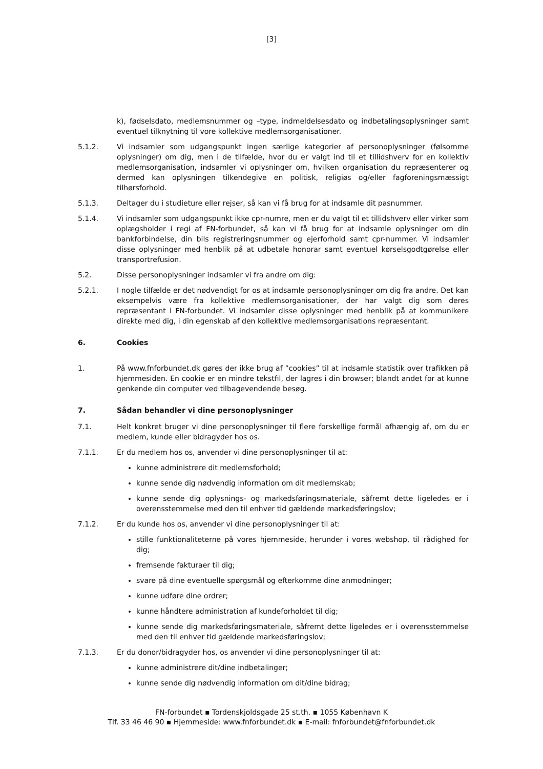[3]
k), fødselsdato, medlemsnummer og –type, indmeldelsesdato og indbetalingsoplysninger samt eventuel tilknytning til vore kollektive medlemsorganisationer.
5.1.2. Vi indsamler som udgangspunkt ingen særlige kategorier af personoplysninger (følsomme oplysninger) om dig, men i de tilfælde, hvor du er valgt ind til et tillidshverv for en kollektiv medlemsorganisation, indsamler vi oplysninger om, hvilken organisation du repræsenterer og dermed kan oplysningen tilkendegive en politisk, religiøs og/eller fagforeningsmæssigt tilhørsforhold.
5.1.3. Deltager du i studieture eller rejser, så kan vi få brug for at indsamle dit pasnummer.
5.1.4. Vi indsamler som udgangspunkt ikke cpr-numre, men er du valgt til et tillidshverv eller virker som oplægsholder i regi af FN-forbundet, så kan vi få brug for at indsamle oplysninger om din bankforbindelse, din bils registreringsnummer og ejerforhold samt cpr-nummer. Vi indsamler disse oplysninger med henblik på at udbetale honorar samt eventuel kørselsgodtgørelse eller transportrefusion.
5.2. Disse personoplysninger indsamler vi fra andre om dig:
5.2.1. I nogle tilfælde er det nødvendigt for os at indsamle personoplysninger om dig fra andre. Det kan eksempelvis være fra kollektive medlemsorganisationer, der har valgt dig som deres repræsentant i FN-forbundet. Vi indsamler disse oplysninger med henblik på at kommunikere direkte med dig, i din egenskab af den kollektive medlemsorganisations repræsentant.
6. Cookies
1. På www.fnforbundet. dk gøres der ikke brug af ”cookies” til at indsamle statistik over trafikken på hjemmesiden. En cookie er en mindre tekstfil, der lagres i din browser; blandt andet for at kunne genkende din computer ved tilbagevendende besøg.
7. Sådan behandler vi dine personoplysninger
7.1. Helt konkret bruger vi dine personoplysninger til flere forskellige formål afhængig af, om du er medlem, kunde eller bidragyder hos os.
7.1.1. Er du medlem hos os, anvender vi dine personoplysninger til at:
kunne administrere dit medlemsforhold;
kunne sende dig nødvendig information om dit medlemskab;
kunne sende dig oplysnings- og markedsføringsmateriale, såfremt dette ligeledes er i overensstemmelse med den til enhver tid gældende markedsføringslov;
7.1.2. Er du kunde hos os, anvender vi dine personoplysninger til at:
stille funktionaliteterne på vores hjemmeside, herunder i vores webshop, til rådighed for dig;
fremsende fakturaer til dig;
svare på dine eventuelle spørgsmål og efterkomme dine anmodninger;
kunne udføre dine ordrer;
kunne håndtere administration af kundeforholdet til dig;
kunne sende dig markedsføringsmateriale, såfremt dette ligeledes er i overensstemmelse med den til enhver tid gældende markedsføringslov;
7.1.3. Er du donor/bidragyder hos, os anvender vi dine personoplysninger til at:
kunne administrere dit/dine indbetalinger;
kunne sende dig nødvendig information om dit/dine bidrag;
FN-forbundet ▪ Tordenskjoldsgade 25 st.th. ▪ 1055 København K
Tlf. 33 46 46 90 ▪ Hjemmeside: www.fnforbundet.dk ▪ E-mail: fnforbundet@fnforbundet.dk